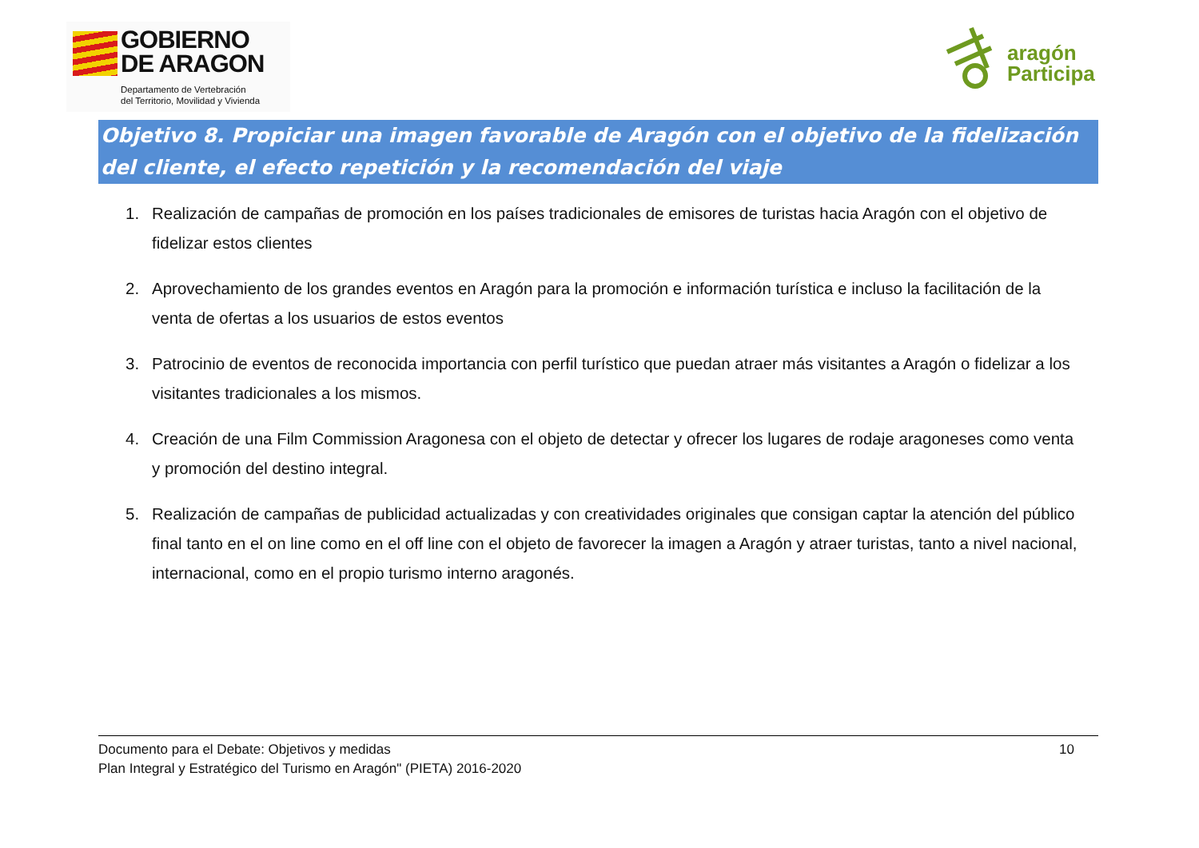GOBIERNO
DE ARAGON
Departamento de Vertebración
del Territorio, Movilidad y Vivienda
aragón
Participa
Objetivo 8. Propiciar una imagen favorable de Aragón con el objetivo de la fidelización del cliente, el efecto repetición y la recomendación del viaje
1. Realización de campañas de promoción en los países tradicionales de emisores de turistas hacia Aragón con el objetivo de fidelizar estos clientes
2. Aprovechamiento de los grandes eventos en Aragón para la promoción e información turística e incluso la facilitación de la venta de ofertas a los usuarios de estos eventos
3. Patrocinio de eventos de reconocida importancia con perfil turístico que puedan atraer más visitantes a Aragón o fidelizar a los visitantes tradicionales a los mismos.
4. Creación de una Film Commission Aragonesa con el objeto de detectar y ofrecer los lugares de rodaje aragoneses como venta y promoción del destino integral.
5. Realización de campañas de publicidad actualizadas y con creatividades originales que consigan captar la atención del público final tanto en el on line como en el off line con el objeto de favorecer la imagen a Aragón y atraer turistas, tanto a nivel nacional, internacional, como en el propio turismo interno aragonés.
Documento para el Debate: Objetivos y medidas
Plan Integral y Estratégico del Turismo en Aragón" (PIETA) 2016-2020
10